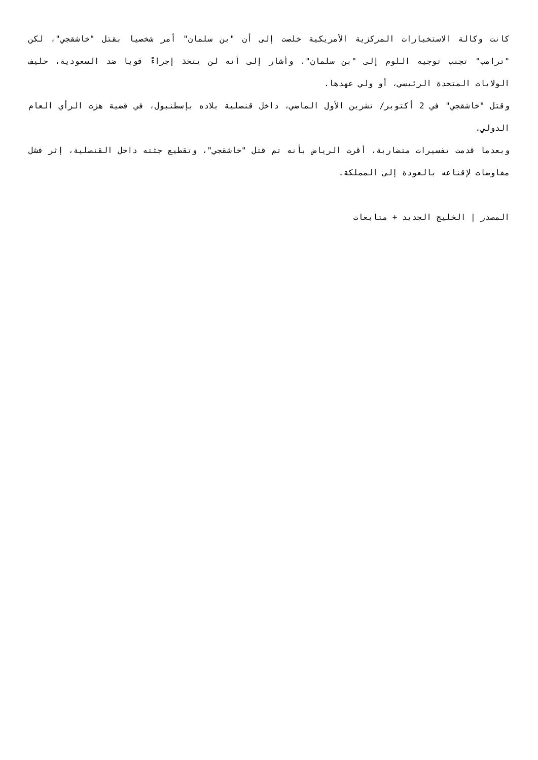كانت وكالة الاستخبارات المركزية الأمريكية خلصت إلى أن "بن سلمان" أمر شخصيا بقتل "خاشقجي"، لكن "ترامب" تجنب توجيه اللوم إلى "بن سلمان"، وأشار إلى أنه لن يتخذ إجراءً قويا ضد السعودية، حليف الولايات المتحدة الرئيسي، أو ولي عهدها.
وقتل "خاشقجي" في 2 أكتوبر/ تشرين الأول الماضي، داخل قنصلية بلاده بإسطنبول، في قضية هزت الرأي العام الدولي.
وبعدما قدمت تفسيرات متضاربة، أقرت الرياض بأنه تم قتل "خاشقجي"، وتقطيع جثته داخل القنصلية، إثر فشل مفاوضات لإقناعه بالعودة إلى المملكة.
المصدر | الخليج الجديد + متابعات